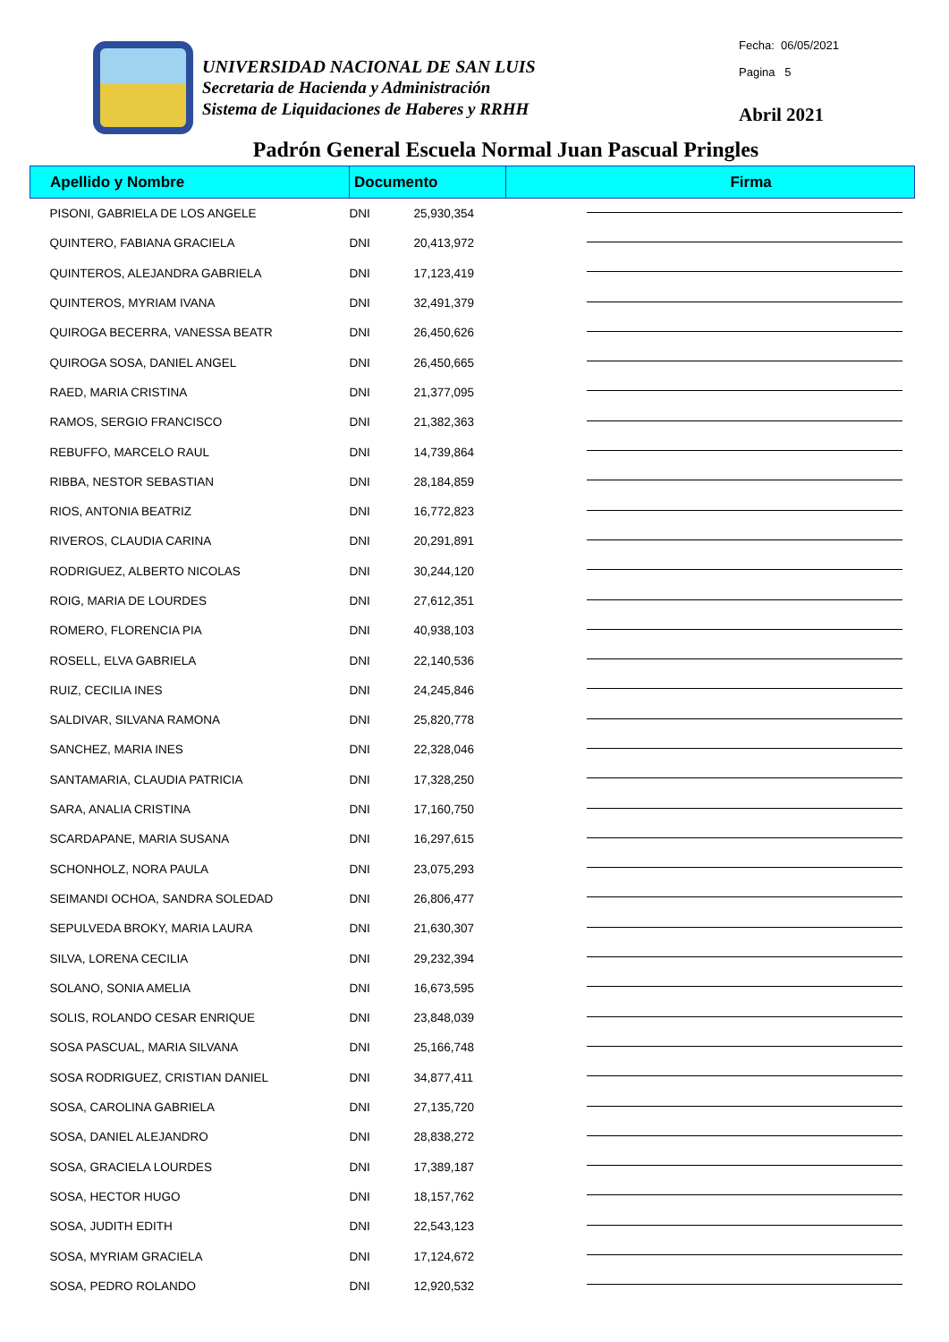UNIVERSIDAD NACIONAL DE SAN LUIS
Secretaria de Hacienda y Administración
Sistema de Liquidaciones de Haberes y RRHH
Fecha: 06/05/2021
Pagina 5
Abril 2021
Padrón General Escuela Normal Juan Pascual Pringles
| Apellido y Nombre | Documento | | Firma |
| --- | --- | --- | --- |
| PISONI, GABRIELA DE LOS ANGELE | DNI | 25,930,354 | |
| QUINTERO, FABIANA GRACIELA | DNI | 20,413,972 | |
| QUINTEROS, ALEJANDRA GABRIELA | DNI | 17,123,419 | |
| QUINTEROS, MYRIAM IVANA | DNI | 32,491,379 | |
| QUIROGA BECERRA, VANESSA BEATR | DNI | 26,450,626 | |
| QUIROGA SOSA, DANIEL ANGEL | DNI | 26,450,665 | |
| RAED, MARIA CRISTINA | DNI | 21,377,095 | |
| RAMOS, SERGIO FRANCISCO | DNI | 21,382,363 | |
| REBUFFO, MARCELO RAUL | DNI | 14,739,864 | |
| RIBBA, NESTOR SEBASTIAN | DNI | 28,184,859 | |
| RIOS, ANTONIA BEATRIZ | DNI | 16,772,823 | |
| RIVEROS, CLAUDIA CARINA | DNI | 20,291,891 | |
| RODRIGUEZ, ALBERTO NICOLAS | DNI | 30,244,120 | |
| ROIG, MARIA DE LOURDES | DNI | 27,612,351 | |
| ROMERO, FLORENCIA PIA | DNI | 40,938,103 | |
| ROSELL, ELVA GABRIELA | DNI | 22,140,536 | |
| RUIZ, CECILIA INES | DNI | 24,245,846 | |
| SALDIVAR, SILVANA RAMONA | DNI | 25,820,778 | |
| SANCHEZ, MARIA INES | DNI | 22,328,046 | |
| SANTAMARIA, CLAUDIA PATRICIA | DNI | 17,328,250 | |
| SARA, ANALIA CRISTINA | DNI | 17,160,750 | |
| SCARDAPANE, MARIA SUSANA | DNI | 16,297,615 | |
| SCHONHOLZ, NORA PAULA | DNI | 23,075,293 | |
| SEIMANDI OCHOA, SANDRA SOLEDAD | DNI | 26,806,477 | |
| SEPULVEDA BROKY, MARIA LAURA | DNI | 21,630,307 | |
| SILVA, LORENA CECILIA | DNI | 29,232,394 | |
| SOLANO, SONIA AMELIA | DNI | 16,673,595 | |
| SOLIS, ROLANDO CESAR ENRIQUE | DNI | 23,848,039 | |
| SOSA PASCUAL, MARIA SILVANA | DNI | 25,166,748 | |
| SOSA RODRIGUEZ, CRISTIAN DANIEL | DNI | 34,877,411 | |
| SOSA, CAROLINA GABRIELA | DNI | 27,135,720 | |
| SOSA, DANIEL ALEJANDRO | DNI | 28,838,272 | |
| SOSA, GRACIELA LOURDES | DNI | 17,389,187 | |
| SOSA, HECTOR HUGO | DNI | 18,157,762 | |
| SOSA, JUDITH EDITH | DNI | 22,543,123 | |
| SOSA, MYRIAM GRACIELA | DNI | 17,124,672 | |
| SOSA, PEDRO ROLANDO | DNI | 12,920,532 | |